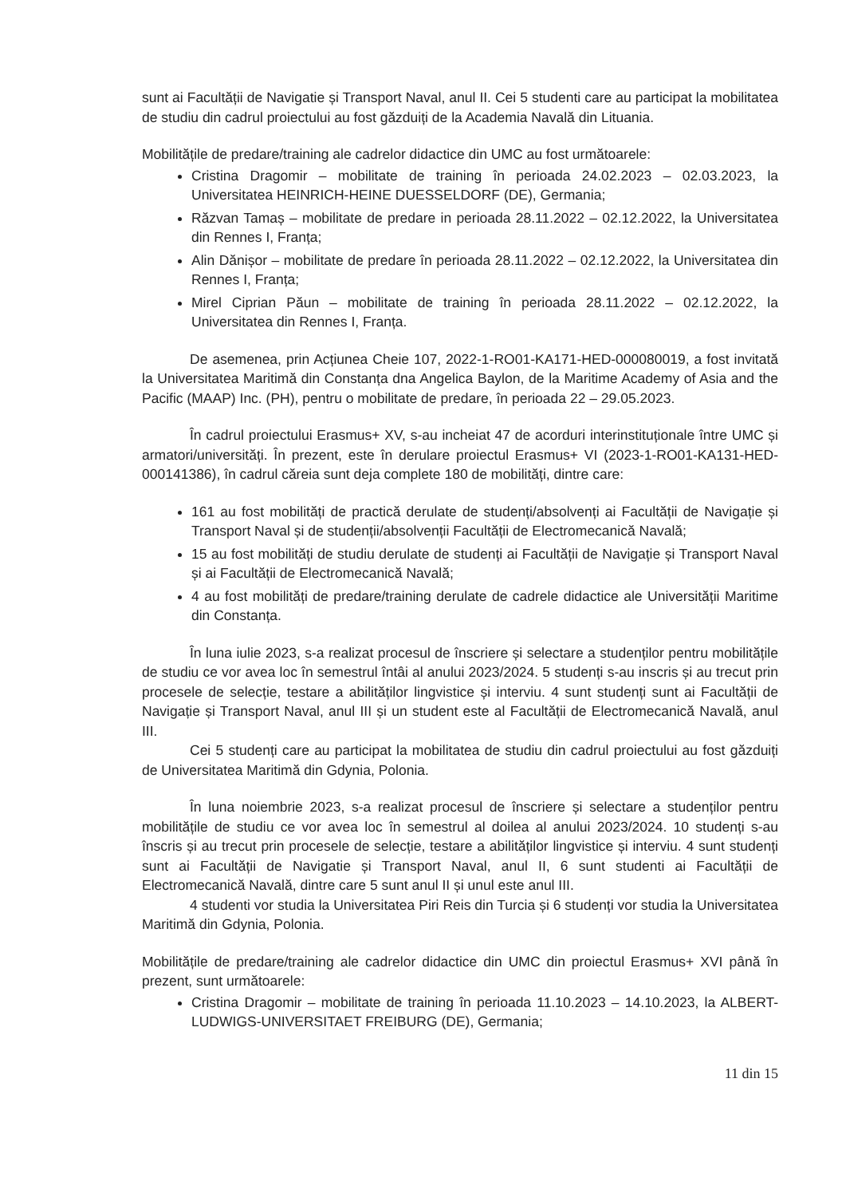sunt ai Facultății de Navigatie și Transport Naval, anul II. Cei 5 studenti care au participat la mobilitatea de studiu din cadrul proiectului au fost găzduiți de la Academia Navală din Lituania.
Mobilitățile de predare/training ale cadrelor didactice din UMC au fost următoarele:
Cristina Dragomir – mobilitate de training în perioada 24.02.2023 – 02.03.2023, la Universitatea HEINRICH-HEINE DUESSELDORF (DE), Germania;
Răzvan Tamaș – mobilitate de predare in perioada 28.11.2022 – 02.12.2022, la Universitatea din Rennes I, Franța;
Alin Dănișor – mobilitate de predare în perioada 28.11.2022 – 02.12.2022, la Universitatea din Rennes I, Franța;
Mirel Ciprian Păun – mobilitate de training în perioada 28.11.2022 – 02.12.2022, la Universitatea din Rennes I, Franța.
De asemenea, prin Acțiunea Cheie 107, 2022-1-RO01-KA171-HED-000080019, a fost invitată la Universitatea Maritimă din Constanța dna Angelica Baylon, de la Maritime Academy of Asia and the Pacific (MAAP) Inc. (PH), pentru o mobilitate de predare, în perioada 22 – 29.05.2023.
În cadrul proiectului Erasmus+ XV, s-au incheiat 47 de acorduri interinstituționale între UMC și armatori/universități. În prezent, este în derulare proiectul Erasmus+ VI (2023-1-RO01-KA131-HED-000141386), în cadrul căreia sunt deja complete 180 de mobilități, dintre care:
161 au fost mobilități de practică derulate de studenți/absolvenți ai Facultății de Navigație și Transport Naval și de studenții/absolvenții Facultății de Electromecanică Navală;
15 au fost mobilități de studiu derulate de studenți ai Facultății de Navigație și Transport Naval și ai Facultății de Electromecanică Navală;
4 au fost mobilități de predare/training derulate de cadrele didactice ale Universității Maritime din Constanța.
În luna iulie 2023, s-a realizat procesul de înscriere și selectare a studenților pentru mobilitățile de studiu ce vor avea loc în semestrul întâi al anului 2023/2024. 5 studenți s-au inscris și au trecut prin procesele de selecție, testare a abilităților lingvistice și interviu. 4 sunt studenți sunt ai Facultății de Navigație și Transport Naval, anul III și un student este al Facultății de Electromecanică Navală, anul III.
Cei 5 studenți care au participat la mobilitatea de studiu din cadrul proiectului au fost găzduiți de Universitatea Maritimă din Gdynia, Polonia.
În luna noiembrie 2023, s-a realizat procesul de înscriere și selectare a studenților pentru mobilitățile de studiu ce vor avea loc în semestrul al doilea al anului 2023/2024. 10 studenți s-au înscris și au trecut prin procesele de selecție, testare a abilităților lingvistice și interviu. 4 sunt studenți sunt ai Facultății de Navigatie și Transport Naval, anul II, 6 sunt studenti ai Facultății de Electromecanică Navală, dintre care 5 sunt anul II și unul este anul III.
4 studenti vor studia la Universitatea Piri Reis din Turcia și 6 studenți vor studia la Universitatea Maritimă din Gdynia, Polonia.
Mobilitățile de predare/training ale cadrelor didactice din UMC din proiectul Erasmus+ XVI până în prezent, sunt următoarele:
Cristina Dragomir – mobilitate de training în perioada 11.10.2023 – 14.10.2023, la ALBERT-LUDWIGS-UNIVERSITAET FREIBURG (DE), Germania;
11 din 15